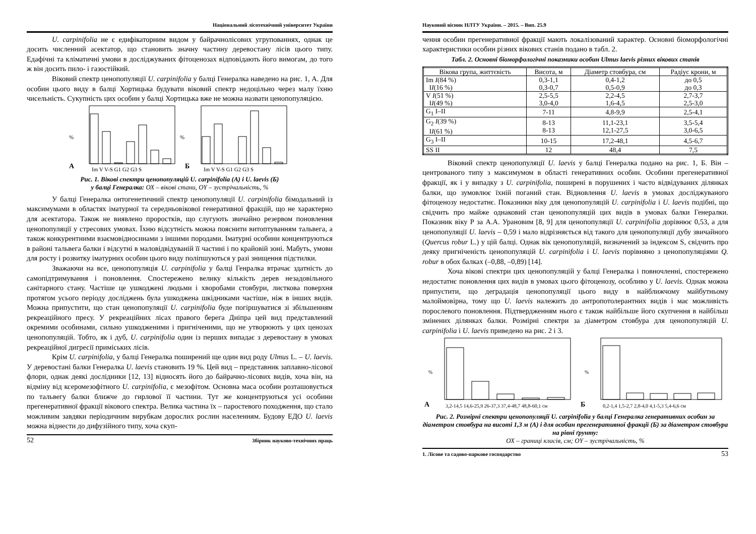Національний лісотехнічний університет України
U. carpinifolia не є едифікаторним видом у байрачнолісових угрупованнях, однак це досить численний асектатор, що становить значну частину деревостану лісів цього типу. Едафічні та кліматичні умови в досліджуваних фітоценозах відповідають його вимогам, до того ж він досить пило- і газостійкий.
Віковий спектр ценопопуляції U. carpinifolia у балці Генералка наведено на рис. 1, А. Для особин цього виду в балці Хортицька будувати віковий спектр недоцільно через малу їхню чисельність. Сукупність цих особин у балці Хортицька вже не можна назвати ценопопуляцією.
А
Б
%
%
Im V V-S G1 G2 G3 S
Im V V-S G1 G2 G3 S
Рис. 1. Вікові спектри ценопопуляцій U. carpinifolia (А) і U. laevis (Б)
у балці Генералка: ОХ – вікові стани, OY – зустрічальність, %
У балці Генералка онтогенетичний спектр ценопопуляції U. carpinifolia бімодальний із максимумами в областях іматурної та середньовікової генеративної фракцій, що не характерно для асектатора. Також не виявлено проростків, що слугують звичайно резервом поновлення ценопопуляції у стресових умовах. Їхню відсутність можна пояснити витоптуванням тальвега, а також конкурентними взаємовідносинами з іншими породами. Іматурні особини концентруються в районі тальвега балки і відсутні в маловідвідуваній її частині і по крайовій зоні. Мабуть, умови для росту і розвитку іматурних особин цього виду поліпшуються у разі знищення підстилки.
Зважаючи на все, ценопопуляція U. carpinifolia у балці Генралка втрачає здатність до самопідтримування і поновлення. Спостережено велику кількість дерев незадовільного санітарного стану. Частіше це ушкоджені людьми і хворобами стовбури, листкова поверхня протягом усього періоду досліджень була ушкоджена шкідниками частіше, ніж в інших видів. Можна припустити, що стан ценопопуляції U. carpinifolia буде погіршуватися зі збільшенням рекреаційного пресу. У рекреаційних лісах правого берега Дніпра цей вид представлений окремими особинами, сильно ушкодженими і пригніченими, що не утворюють у цих ценозах ценопопуляцій. Тобто, як і дуб, U. carpinifolia один із перших випадає з деревостану в умовах рекреаційної дигресії приміських лісів.
Крім U. carpinifolia, у балці Генералка поширений ще один вид роду Ulmus L. – U. laevis. У деревостані балки Генералка U. laevis становить 19 %. Цей вид – представник заплавно-лісової флори, однак деякі дослідники [12, 13] відносять його до байрачно-лісових видів, хоча він, на відміну від ксеромезофітного U. carpinifolia, є мезофітом. Основна маса особин розташовується по тальвегу балки ближче до гирлової її частини. Тут же концентруються усі особини прегенеративної фракції вікового спектра. Велика частина їх – паростевого походження, що стало можливим завдяки періодичним вирубкам дорослих рослин населенням. Будову ЕДО U. laevis можна віднести до дифузійного типу, хоча скуп-
52 Збірник науково-технічних праць
Науковий вісник НЛТУ України. – 2015. – Вип. 25.9
чення особин прегенеративної фракції мають локалізований характер. Основні біоморфологічні характеристики особин різних вікових станів подано в табл. 2.
Табл. 2. Основні біоморфологічні показники особин Ulmus laevis різних вікових станів
| Вікова група, життєвість | Висота, м | Діаметр стовбура, см | Радіус крони, м |
| --- | --- | --- | --- |
| Im I (84 %) I I (16 %) | 0,3-1,1 0,3-0,7 | 0,4-1,2 0,5-0,9 | до 0,5 до 0,3 |
| V I (51 %) I I (49 %) | 2,5-5,5 3,0-4,0 | 2,2-4,5 1,6-4,5 | 2,7-3,7 2,5-3,0 |
| G<sub>1</sub> I–II | 7-11 | 4,8-9,9 | 2,5-4,1 |
| G<sub>2</sub> I (39 %) I I (61 %) | 8-13 8-13 | 11,1-23,1 12,1-27,5 | 3,5-5,4 3,0-6,5 |
| G<sub>3</sub> I–II | 10-15 | 17,2-48,1 | 4,5-6,7 |
| SS II | 12 | 48,4 | 7,5 |
Віковий спектр ценопопуляції U. laevis у балці Генералка подано на рис. 1, Б. Він – центрованого типу з максимумом в області генеративних особин. Особини прегенеративної фракції, як і у випадку з U. carpinifolia, поширені в порушених і часто відвідуваних ділянках балки, що зумовлює їхній поганий стан. Відновлення U. laevis в умовах досліджуваного фітоценозу недостатнє. Показники віку для ценопопуляцій U. carpinifolia і U. laevis подібні, що свідчить про майже однаковий стан ценопопуляцій цих видів в умовах балки Генералки. Показник віку Р за А.А. Урановим [8, 9] для ценопопуляції U. carpinifolia дорівнює 0,53, а для ценопопуляції U. laevis – 0,59 і мало відрізняється від такого для ценопопуляції дубу звичайного (Quercus robur L.) у цій балці. Однак вік ценопопуляцій, визначений за індексом S, свідчить про деяку пригніченість ценопопуляцій U. carpinifolia і U. laevis порівняно з ценопопуляціями Q. robur в обох балках (–0,88, –0,89) [14].
Хоча вікові спектри цих ценопопуляцій у балці Генералка і повночленні, спостережено недостатнє поновлення цих видів в умовах цього фітоценозу, особливо у U. laevis. Однак можна припустити, що деградація ценопопуляції цього виду в найближчому майбутньому малоймовірна, тому що U. laevis належить до антропотолерантних видів і має можливість порослевого поновлення. Підтвердженням нього є також найбільше його скупчення в найбільш змінених ділянках балки. Розмірні спектри за діаметром стовбура для ценопопуляцій U. carpinifolia і U. laevis приведено на рис. 2 і 3.
А
Б
%
%
3,2-14,5 14,6-25,9 26-37,3 37,4-48,7 48,8-60,1 см
0,2-1,4 1,5-2,7 2,8-4,0 4,1-5,3 5,4-6,6 см
Рис. 2. Розмірні спектри ценопопуляції U. carpinifolia у балці Генералка генеративних особин за діаметром стовбура на висоті 1,3 м (А) і для особин прегенеративної фракції (Б) за діаметром стовбура на рівні ґрунту:
ОХ – границі класів, см; OY – зустрічальність, %
1. Лісове та садово-паркове господарство 53